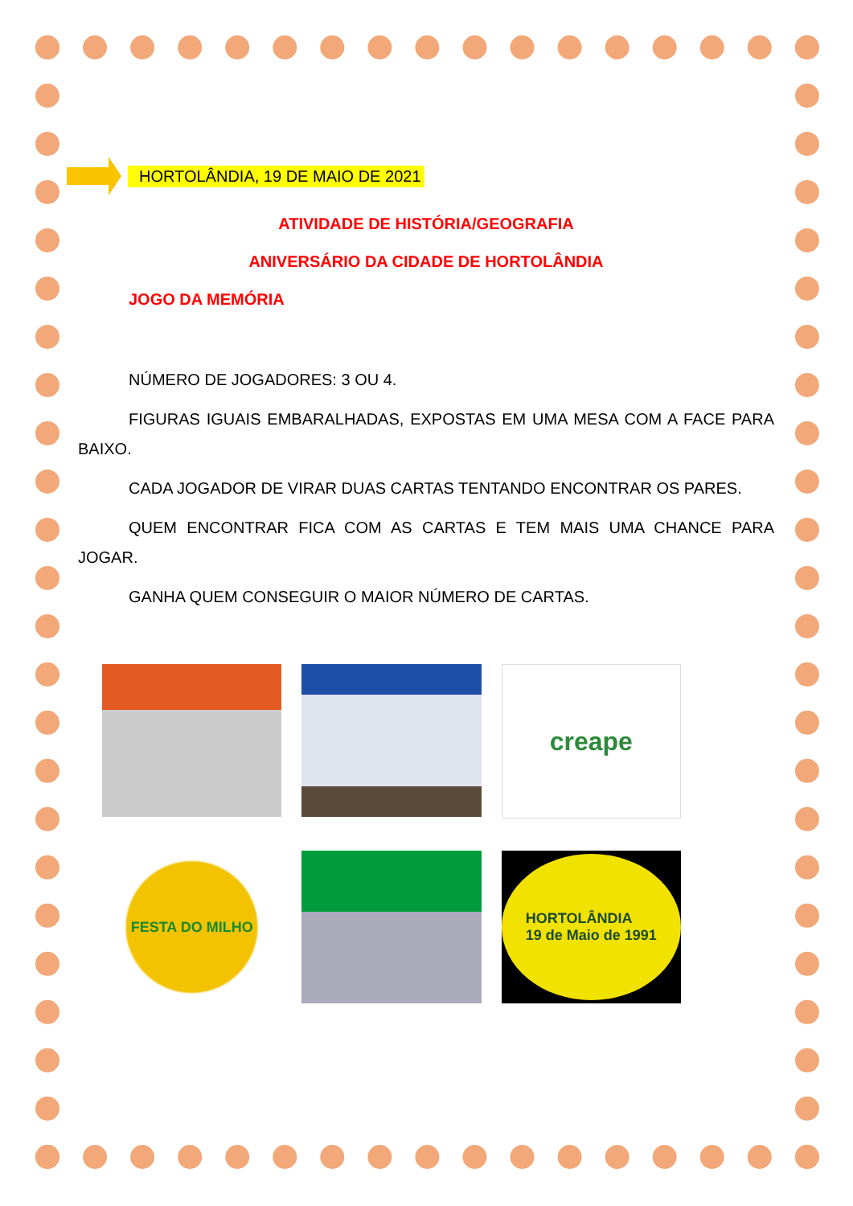HORTOLÂNDIA, 19 DE MAIO DE 2021
ATIVIDADE DE HISTÓRIA/GEOGRAFIA
ANIVERSÁRIO DA CIDADE DE HORTOLÂNDIA
JOGO DA MEMÓRIA
NÚMERO DE JOGADORES: 3 OU 4.
FIGURAS IGUAIS EMBARALHADAS, EXPOSTAS EM UMA MESA COM A FACE PARA BAIXO.
CADA JOGADOR DE VIRAR DUAS CARTAS TENTANDO ENCONTRAR OS PARES.
QUEM ENCONTRAR FICA COM AS CARTAS E TEM MAIS UMA CHANCE PARA JOGAR.
GANHA QUEM CONSEGUIR O MAIOR NÚMERO DE CARTAS.
creape
FESTA DO MILHO
HORTOLÂNDIA
19 de Maio de 1991